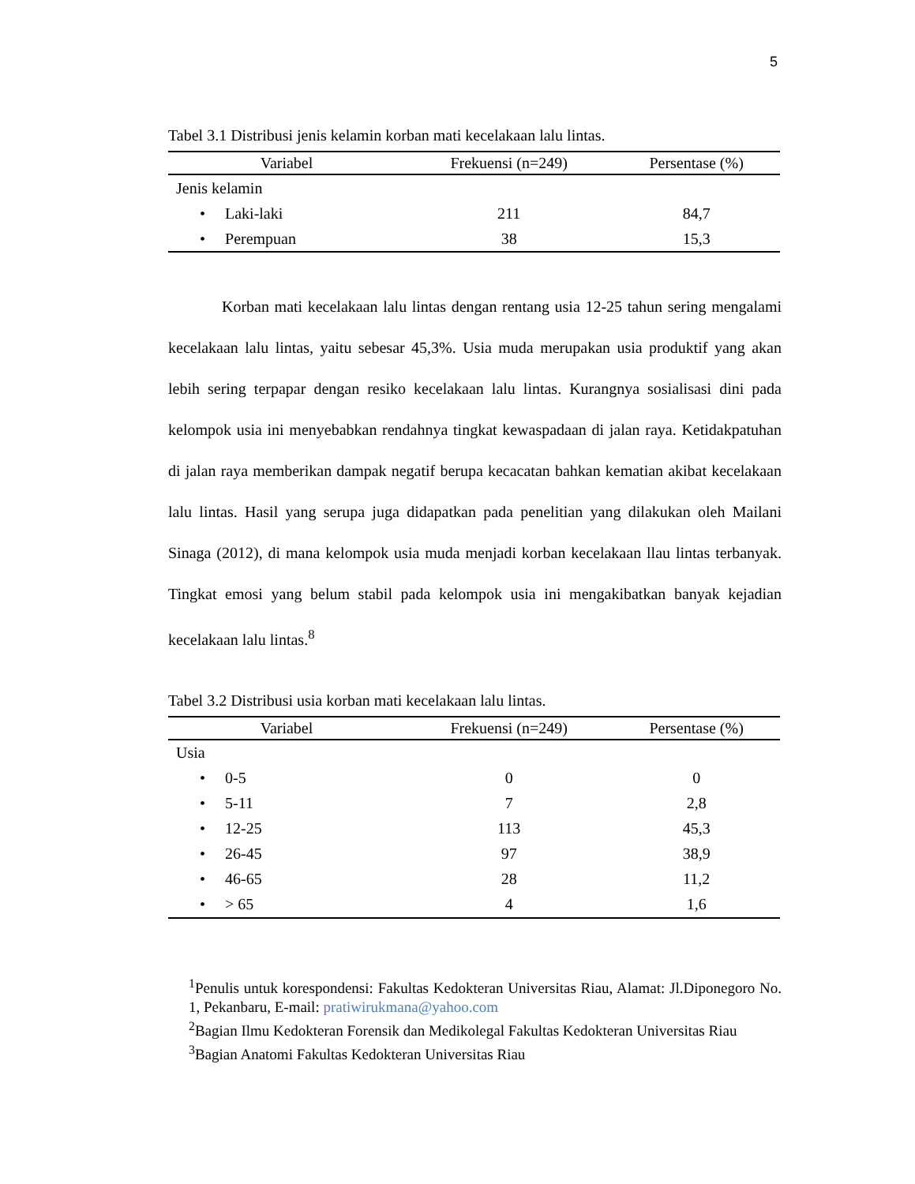5
Tabel 3.1 Distribusi jenis kelamin korban mati kecelakaan lalu lintas.
| Variabel | Frekuensi (n=249) | Persentase (%) |
| --- | --- | --- |
| Jenis kelamin | | |
| • Laki-laki | 211 | 84,7 |
| • Perempuan | 38 | 15,3 |
Korban mati kecelakaan lalu lintas dengan rentang usia 12-25 tahun sering mengalami kecelakaan lalu lintas, yaitu sebesar 45,3%. Usia muda merupakan usia produktif yang akan lebih sering terpapar dengan resiko kecelakaan lalu lintas. Kurangnya sosialisasi dini pada kelompok usia ini menyebabkan rendahnya tingkat kewaspadaan di jalan raya. Ketidakpatuhan di jalan raya memberikan dampak negatif berupa kecacatan bahkan kematian akibat kecelakaan lalu lintas. Hasil yang serupa juga didapatkan pada penelitian yang dilakukan oleh Mailani Sinaga (2012), di mana kelompok usia muda menjadi korban kecelakaan llau lintas terbanyak. Tingkat emosi yang belum stabil pada kelompok usia ini mengakibatkan banyak kejadian kecelakaan lalu lintas.<sup>8</sup>
Tabel 3.2 Distribusi usia korban mati kecelakaan lalu lintas.
| Variabel | Frekuensi (n=249) | Persentase (%) |
| --- | --- | --- |
| Usia | | |
| • 0-5 | 0 | 0 |
| • 5-11 | 7 | 2,8 |
| • 12-25 | 113 | 45,3 |
| • 26-45 | 97 | 38,9 |
| • 46-65 | 28 | 11,2 |
| • > 65 | 4 | 1,6 |
<sup>1</sup> Penulis untuk korespondensi: Fakultas Kedokteran Universitas Riau, Alamat: Jl.Diponegoro No. 1, Pekanbaru, E-mail: pratiwirukmana@yahoo.com
<sup>2</sup> Bagian Ilmu Kedokteran Forensik dan Medikolegal Fakultas Kedokteran Universitas Riau
<sup>3</sup> Bagian Anatomi Fakultas Kedokteran Universitas Riau